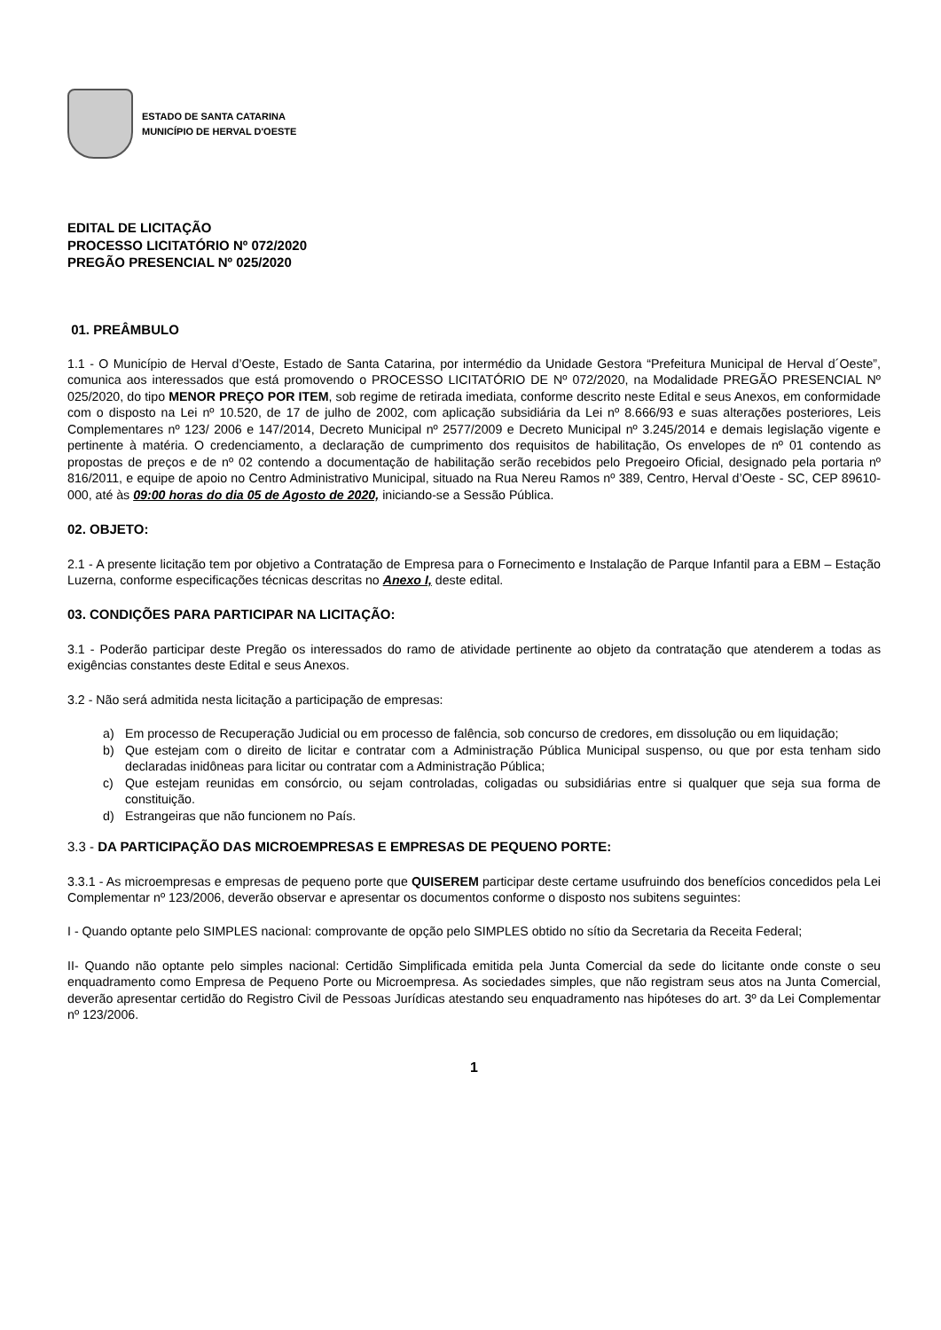ESTADO DE SANTA CATARINA
MUNICÍPIO DE HERVAL D'OESTE
EDITAL DE LICITAÇÃO
PROCESSO LICITATÓRIO Nº 072/2020
PREGÃO PRESENCIAL Nº 025/2020
01. PREÂMBULO
1.1 - O Município de Herval d’Oeste, Estado de Santa Catarina, por intermédio da Unidade Gestora “Prefeitura Municipal de Herval d´Oeste”, comunica aos interessados que está promovendo o PROCESSO LICITATÓRIO DE Nº 072/2020, na Modalidade PREGÃO PRESENCIAL Nº 025/2020, do tipo MENOR PREÇO POR ITEM, sob regime de retirada imediata, conforme descrito neste Edital e seus Anexos, em conformidade com o disposto na Lei nº 10.520, de 17 de julho de 2002, com aplicação subsidiária da Lei nº 8.666/93 e suas alterações posteriores, Leis Complementares nº 123/ 2006 e 147/2014, Decreto Municipal nº 2577/2009 e Decreto Municipal nº 3.245/2014 e demais legislação vigente e pertinente à matéria. O credenciamento, a declaração de cumprimento dos requisitos de habilitação, Os envelopes de nº 01 contendo as propostas de preços e de nº 02 contendo a documentação de habilitação serão recebidos pelo Pregoeiro Oficial, designado pela portaria nº 816/2011, e equipe de apoio no Centro Administrativo Municipal, situado na Rua Nereu Ramos nº 389, Centro, Herval d’Oeste - SC, CEP 89610-000, até às 09:00 horas do dia 05 de Agosto de 2020, iniciando-se a Sessão Pública.
02. OBJETO:
2.1 - A presente licitação tem por objetivo a Contratação de Empresa para o Fornecimento e Instalação de Parque Infantil para a EBM – Estação Luzerna, conforme especificações técnicas descritas no Anexo I, deste edital.
03. CONDIÇÕES PARA PARTICIPAR NA LICITAÇÃO:
3.1 - Poderão participar deste Pregão os interessados do ramo de atividade pertinente ao objeto da contratação que atenderem a todas as exigências constantes deste Edital e seus Anexos.
3.2 - Não será admitida nesta licitação a participação de empresas:
a) Em processo de Recuperação Judicial ou em processo de falência, sob concurso de credores, em dissolução ou em liquidação;
b) Que estejam com o direito de licitar e contratar com a Administração Pública Municipal suspenso, ou que por esta tenham sido declaradas inidôneas para licitar ou contratar com a Administração Pública;
c) Que estejam reunidas em consórcio, ou sejam controladas, coligadas ou subsidiárias entre si qualquer que seja sua forma de constituição.
d) Estrangeiras que não funcionem no País.
3.3 - DA PARTICIPAÇÃO DAS MICROEMPRESAS E EMPRESAS DE PEQUENO PORTE:
3.3.1 - As microempresas e empresas de pequeno porte que QUISEREM participar deste certame usufruindo dos benefícios concedidos pela Lei Complementar nº 123/2006, deverão observar e apresentar os documentos conforme o disposto nos subitens seguintes:
I - Quando optante pelo SIMPLES nacional: comprovante de opção pelo SIMPLES obtido no sítio da Secretaria da Receita Federal;
II- Quando não optante pelo simples nacional: Certidão Simplificada emitida pela Junta Comercial da sede do licitante onde conste o seu enquadramento como Empresa de Pequeno Porte ou Microempresa. As sociedades simples, que não registram seus atos na Junta Comercial, deverão apresentar certidão do Registro Civil de Pessoas Jurídicas atestando seu enquadramento nas hipóteses do art. 3º da Lei Complementar nº 123/2006.
1